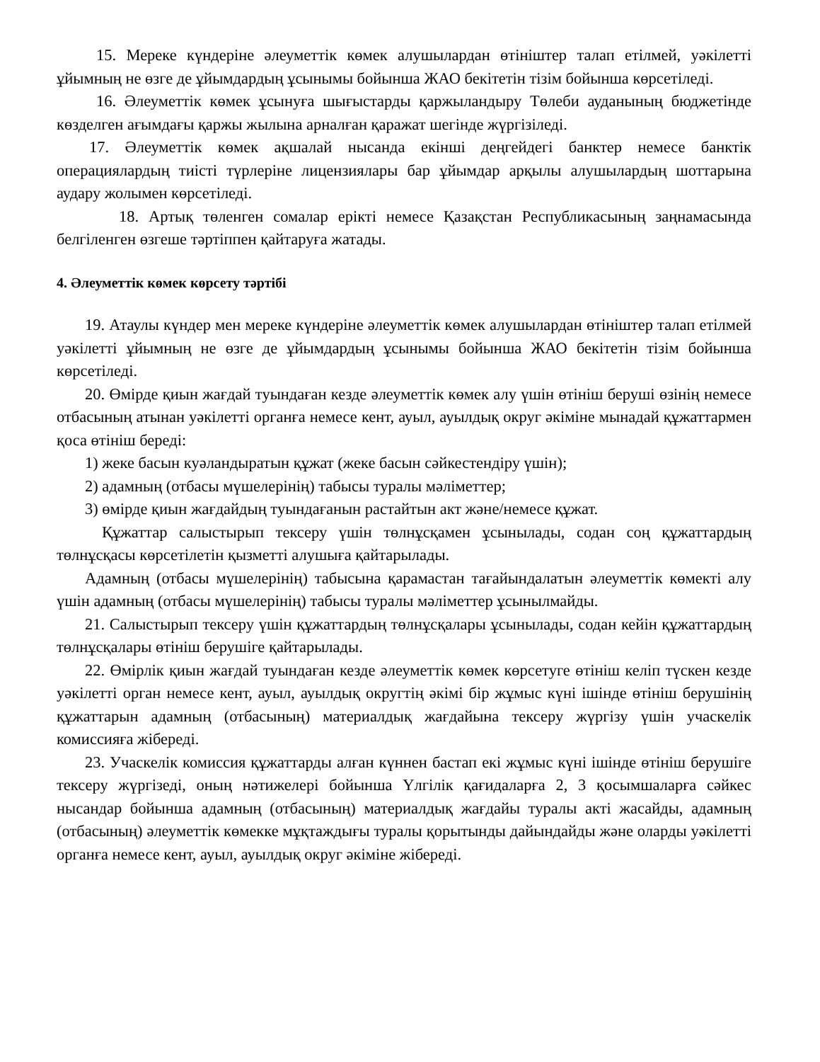15. Мереке күндеріне әлеуметтік көмек алушылардан өтініштер талап етілмей, уәкілетті ұйымның не өзге де ұйымдардың ұсынымы бойынша ЖАО бекітетін тізім бойынша көрсетіледі.
16. Әлеуметтік көмек ұсынуға шығыстарды қаржыландыру Төлеби ауданының бюджетінде көзделген ағымдағы қаржы жылына арналған қаражат шегінде жүргізіледі.
17. Әлеуметтік көмек ақшалай нысанда екінші деңгейдегі банктер немесе банктік операциялардың тиісті түрлеріне лицензиялары бар ұйымдар арқылы алушылардың шоттарына аудару жолымен көрсетіледі.
18. Артық төленген сомалар ерікті немесе Қазақстан Республикасының заңнамасында белгіленген өзгеше тәртіппен қайтаруға жатады.
4. Әлеуметтік көмек көрсету тәртібі
19. Атаулы күндер мен мереке күндеріне әлеуметтік көмек алушылардан өтініштер талап етілмей уәкілетті ұйымның не өзге де ұйымдардың ұсынымы бойынша ЖАО бекітетін тізім бойынша көрсетіледі.
20. Өмірде қиын жағдай туындаған кезде әлеуметтік көмек алу үшін өтініш беруші өзінің немесе отбасының атынан уәкілетті органға немесе кент, ауыл, ауылдық округ әкіміне мынадай құжаттармен қоса өтініш береді:
1) жеке басын куәландыратын құжат (жеке басын сәйкестендіру үшін);
2) адамның (отбасы мүшелерінің) табысы туралы мәліметтер;
3) өмірде қиын жағдайдың туындағанын растайтын акт және/немесе құжат.
Құжаттар салыстырып тексеру үшін төлнұсқамен ұсынылады, содан соң құжаттардың төлнұсқасы көрсетілетін қызметті алушыға қайтарылады.
Адамның (отбасы мүшелерінің) табысына қарамастан тағайындалатын әлеуметтік көмекті алу үшін адамның (отбасы мүшелерінің) табысы туралы мәліметтер ұсынылмайды.
21. Салыстырып тексеру үшін құжаттардың төлнұсқалары ұсынылады, содан кейін құжаттардың төлнұсқалары өтініш берушіге қайтарылады.
22. Өмірлік қиын жағдай туындаған кезде әлеуметтік көмек көрсетуге өтініш келіп түскен кезде уәкілетті орган немесе кент, ауыл, ауылдық округтің әкімі бір жұмыс күні ішінде өтініш берушінің құжаттарын адамның (отбасының) материалдық жағдайына тексеру жүргізу үшін учаскелік комиссияға жібереді.
23. Учаскелік комиссия құжаттарды алған күннен бастап екі жұмыс күні ішінде өтініш берушіге тексеру жүргізеді, оның нәтижелері бойынша Үлгілік қағидаларға 2, 3 қосымшаларға сәйкес нысандар бойынша адамның (отбасының) материалдық жағдайы туралы акті жасайды, адамның (отбасының) әлеуметтік көмекке мұқтаждығы туралы қорытынды дайындайды және оларды уәкілетті органға немесе кент, ауыл, ауылдық округ әкіміне жібереді.